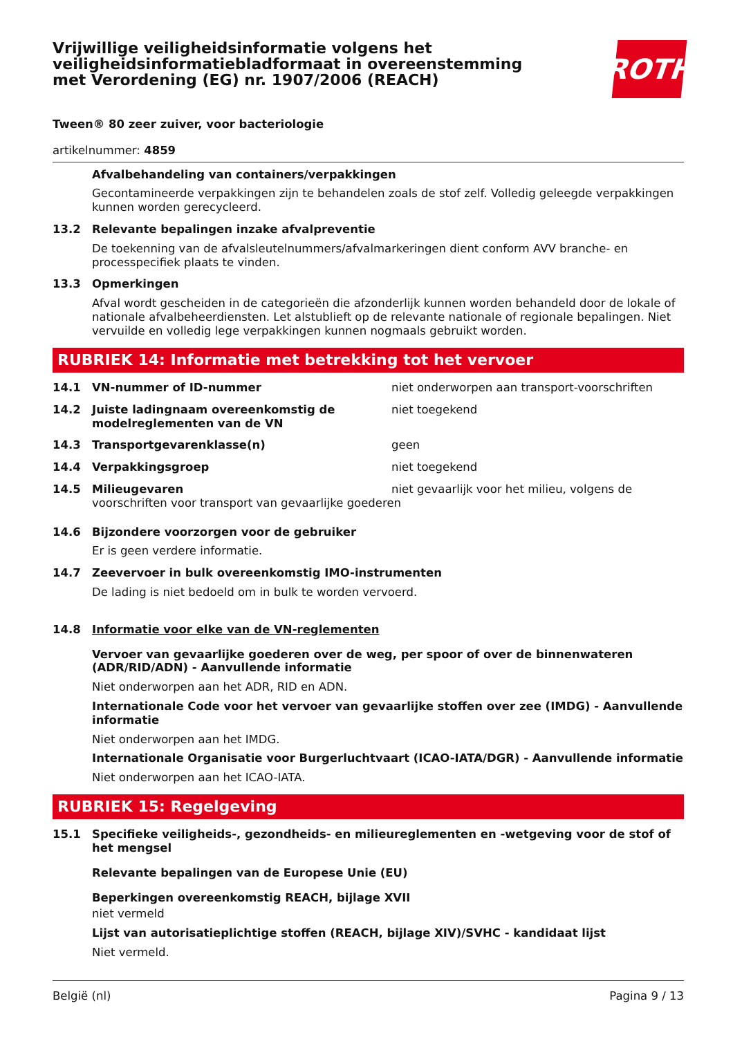Vrijwillige veiligheidsinformatie volgens het
veiligheidsinformatiebladformaat in overeenstemming
met Verordening (EG) nr. 1907/2006 (REACH)
ROTH
Tween® 80 zeer zuiver, voor bacteriologie
artikelnummer: 4859
Afvalbehandeling van containers/verpakkingen
Gecontamineerde verpakkingen zijn te behandelen zoals de stof zelf. Volledig geleegde verpakkingen kunnen worden gerecycleerd.
13.2 Relevante bepalingen inzake afvalpreventie
De toekenning van de afvalsleutelnummers/afvalmarkeringen dient conform AVV branche- en processpecifiek plaats te vinden.
13.3 Opmerkingen
Afval wordt gescheiden in de categorieën die afzonderlijk kunnen worden behandeld door de lokale of nationale afvalbeheerdiensten. Let alstublieft op de relevante nationale of regionale bepalingen. Niet vervuilde en volledig lege verpakkingen kunnen nogmaals gebruikt worden.
RUBRIEK 14: Informatie met betrekking tot het vervoer
14.1 VN-nummer of ID-nummer
niet onderworpen aan transport-voorschriften
14.2 Juiste ladingnaam overeenkomstig de modelreglementen van de VN
niet toegekend
14.3 Transportgevarenklasse(n)
geen
14.4 Verpakkingsgroep
niet toegekend
14.5 Milieugevaren
niet gevaarlijk voor het milieu, volgens de voorschriften voor transport van gevaarlijke goederen
14.6 Bijzondere voorzorgen voor de gebruiker
Er is geen verdere informatie.
14.7 Zeevervoer in bulk overeenkomstig IMO-instrumenten
De lading is niet bedoeld om in bulk te worden vervoerd.
14.8 Informatie voor elke van de VN-reglementen
Vervoer van gevaarlijke goederen over de weg, per spoor of over de binnenwateren (ADR/RID/ADN) - Aanvullende informatie
Niet onderworpen aan het ADR, RID en ADN.
Internationale Code voor het vervoer van gevaarlijke stoffen over zee (IMDG) - Aanvullende informatie
Niet onderworpen aan het IMDG.
Internationale Organisatie voor Burgerluchtvaart (ICAO-IATA/DGR) - Aanvullende informatie
Niet onderworpen aan het ICAO-IATA.
RUBRIEK 15: Regelgeving
15.1 Specifieke veiligheids-, gezondheids- en milieureglementen en -wetgeving voor de stof of het mengsel
Relevante bepalingen van de Europese Unie (EU)
Beperkingen overeenkomstig REACH, bijlage XVII
niet vermeld
Lijst van autorisatieplichtige stoffen (REACH, bijlage XIV)/SVHC - kandidaat lijst
Niet vermeld.
België (nl) Pagina 9 / 13